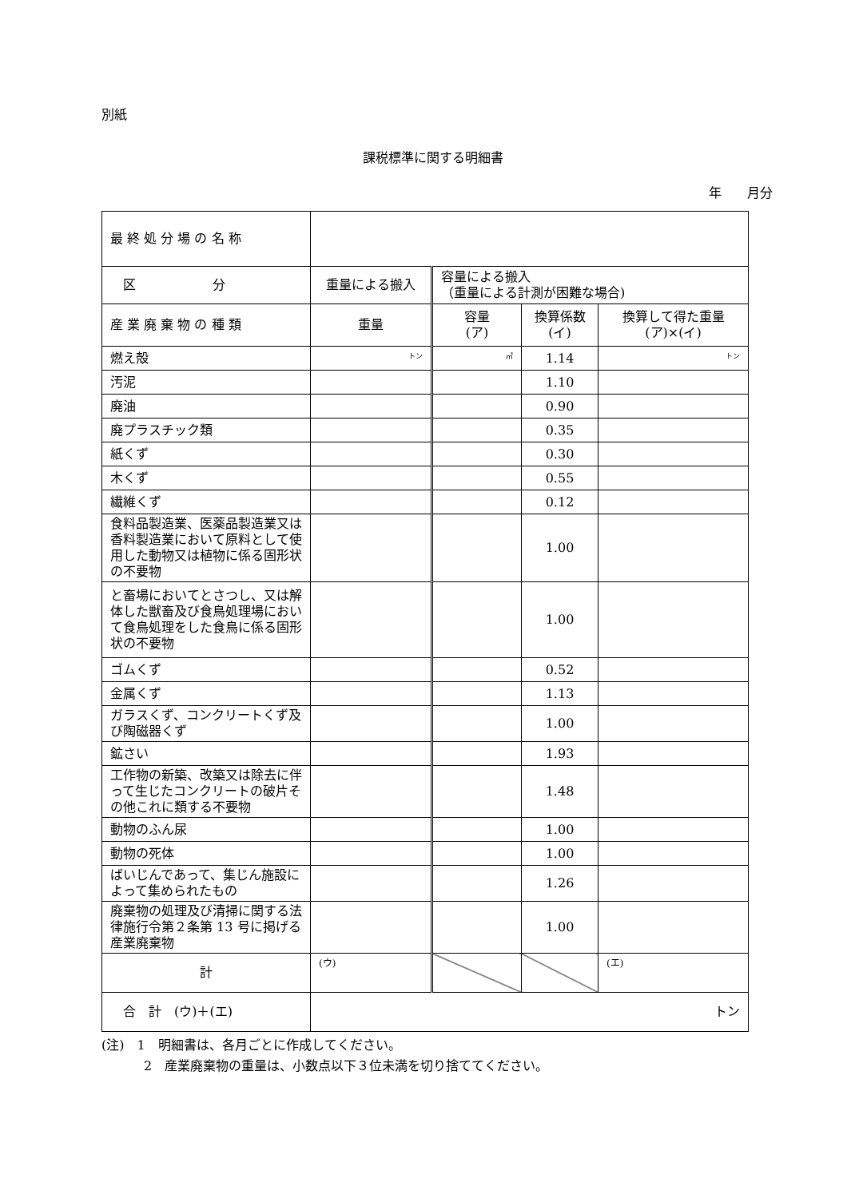別紙
課税標準に関する明細書
年　　月分
| 最 終 処 分 場 の 名 称 | | | | |
| 区 分 | 重量による搬入 | 容量による搬入 （重量による計測が困難な場合) | | |
| 産 業 廃 棄 物 の 種 類 | 重量 | 容量 (ア) | 換算係数 (イ) | 換算して得た重量 (ア)×(イ) |
| 燃え殻 | トン | ㎥ | 1.14 | トン |
| 汚泥 | | | 1.10 | |
| 廃油 | | | 0.90 | |
| 廃プラスチック類 | | | 0.35 | |
| 紙くず | | | 0.30 | |
| 木くず | | | 0.55 | |
| 繊維くず | | | 0.12 | |
| 食料品製造業、医薬品製造業又は香料製造業において原料として使用した動物又は植物に係る固形状の不要物 | | | 1.00 | |
| と畜場においてとさつし、又は解体した獣畜及び食鳥処理場において食鳥処理をした食鳥に係る固形状の不要物 | | | 1.00 | |
| ゴムくず | | | 0.52 | |
| 金属くず | | | 1.13 | |
| ガラスくず、コンクリートくず及び陶磁器くず | | | 1.00 | |
| 鉱さい | | | 1.93 | |
| 工作物の新築、改築又は除去に伴って生じたコンクリートの破片その他これに類する不要物 | | | 1.48 | |
| 動物のふん尿 | | | 1.00 | |
| 動物の死体 | | | 1.00 | |
| ばいじんであって、集じん施設によって集められたもの | | | 1.26 | |
| 廃棄物の処理及び清掃に関する法律施行令第２条第 13 号に掲げる産業廃棄物 | | | 1.00 | |
| 計 | (ウ) | | | (エ) |
| 合 計 (ウ)＋(エ) | トン | | | |
(注)　1　明細書は、各月ごとに作成してください。
　　　 2　産業廃棄物の重量は、小数点以下３位未満を切り捨ててください。